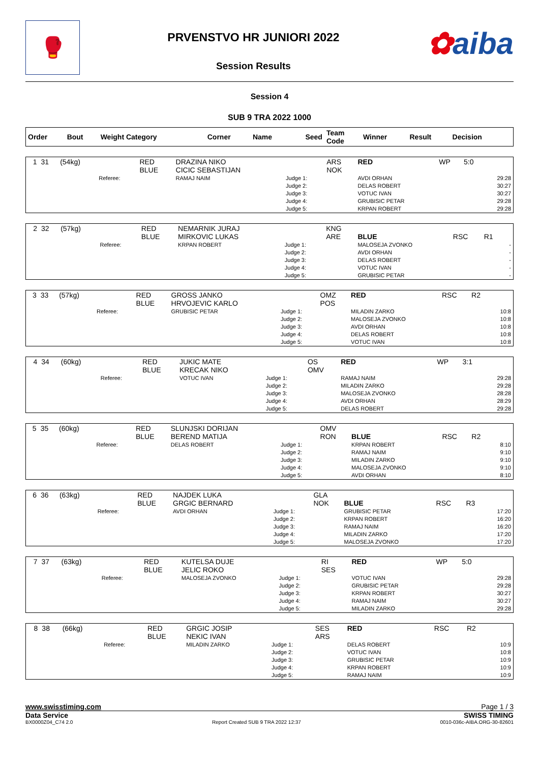🥊
PRVENSTVO HR JUNIORI 2022
Session Results
✿aiba
Session 4
SUB 9 TRA 2022 1000
| Order | Bout | Weight Category | | Corner | Name | Seed | Team Code | Winner | Result | Decision | |
| --- | --- | --- | --- | --- | --- | --- | --- | --- | --- | --- | --- |
| 1 | 31 | (54kg) | | RED BLUE | DRAZINA NIKO CICIC SEBASTIJAN | | ARS NOK | RED | WP | 5:0 | |
| | | | Referee: | | RAMAJ NAIM | Judge 1: Judge 2: Judge 3: Judge 4: Judge 5: | | AVDI ORHAN DELAS ROBERT VOTUC IVAN GRUBISIC PETAR KRPAN ROBERT | | | 29:28 30:27 30:27 29:28 29:28 |
| 2 | 32 | (57kg) | | RED BLUE | NEMARNIK JURAJ MIRKOVIC LUKAS | | KNG ARE | BLUE | RSC | R1 | |
| | | | Referee: | | KRPAN ROBERT | Judge 1: Judge 2: Judge 3: Judge 4: Judge 5: | | MALOSEJA ZVONKO AVDI ORHAN DELAS ROBERT VOTUC IVAN GRUBISIC PETAR | | | - - - - - |
| 3 | 33 | (57kg) | | RED BLUE | GROSS JANKO HRVOJEVIC KARLO | | OMZ POS | RED | RSC | R2 | |
| | | | Referee: | | GRUBISIC PETAR | Judge 1: Judge 2: Judge 3: Judge 4: Judge 5: | | MILADIN ZARKO MALOSEJA ZVONKO AVDI ORHAN DELAS ROBERT VOTUC IVAN | | | 10:8 10:8 10:8 10:8 10:8 |
| 4 | 34 | (60kg) | | RED BLUE | JUKIC MATE KRECAK NIKO | | OS OMV | RED | WP | 3:1 | |
| | | | Referee: | | VOTUC IVAN | Judge 1: Judge 2: Judge 3: Judge 4: Judge 5: | | RAMAJ NAIM MILADIN ZARKO MALOSEJA ZVONKO AVDI ORHAN DELAS ROBERT | | | 29:28 29:28 28:28 28:29 29:28 |
| 5 | 35 | (60kg) | | RED BLUE | SLUNJSKI DORIJAN BEREND MATIJA | | OMV RON | BLUE | RSC | R2 | |
| | | | Referee: | | DELAS ROBERT | Judge 1: Judge 2: Judge 3: Judge 4: Judge 5: | | KRPAN ROBERT RAMAJ NAIM MILADIN ZARKO MALOSEJA ZVONKO AVDI ORHAN | | | 8:10 9:10 9:10 9:10 8:10 |
| 6 | 36 | (63kg) | | RED BLUE | NAJDEK LUKA GRGIC BERNARD | | GLA NOK | BLUE | RSC | R3 | |
| | | | Referee: | | AVDI ORHAN | Judge 1: Judge 2: Judge 3: Judge 4: Judge 5: | | GRUBISIC PETAR KRPAN ROBERT RAMAJ NAIM MILADIN ZARKO MALOSEJA ZVONKO | | | 17:20 16:20 16:20 17:20 17:20 |
| 7 | 37 | (63kg) | | RED BLUE | KUTELSA DUJE JELIC ROKO | | RI SES | RED | WP | 5:0 | |
| | | | Referee: | | MALOSEJA ZVONKO | Judge 1: Judge 2: Judge 3: Judge 4: Judge 5: | | VOTUC IVAN GRUBISIC PETAR KRPAN ROBERT RAMAJ NAIM MILADIN ZARKO | | | 29:28 29:28 30:27 30:27 29:28 |
| 8 | 38 | (66kg) | | RED BLUE | GRGIC JOSIP NEKIC IVAN | | SES ARS | RED | RSC | R2 | |
| | | | Referee: | | MILADIN ZARKO | Judge 1: Judge 2: Judge 3: Judge 4: Judge 5: | | DELAS ROBERT VOTUC IVAN GRUBISIC PETAR KRPAN ROBERT RAMAJ NAIM | | | 10:9 10:8 10:9 10:9 10:9 |
www.swisstiming.com Page 1 / 3
Data Service SWISS TIMING
BX0000Z04_C74 2.0 Report Created SUB 9 TRA 2022 12:37 0010-036c-AIBA.ORG-30-82601